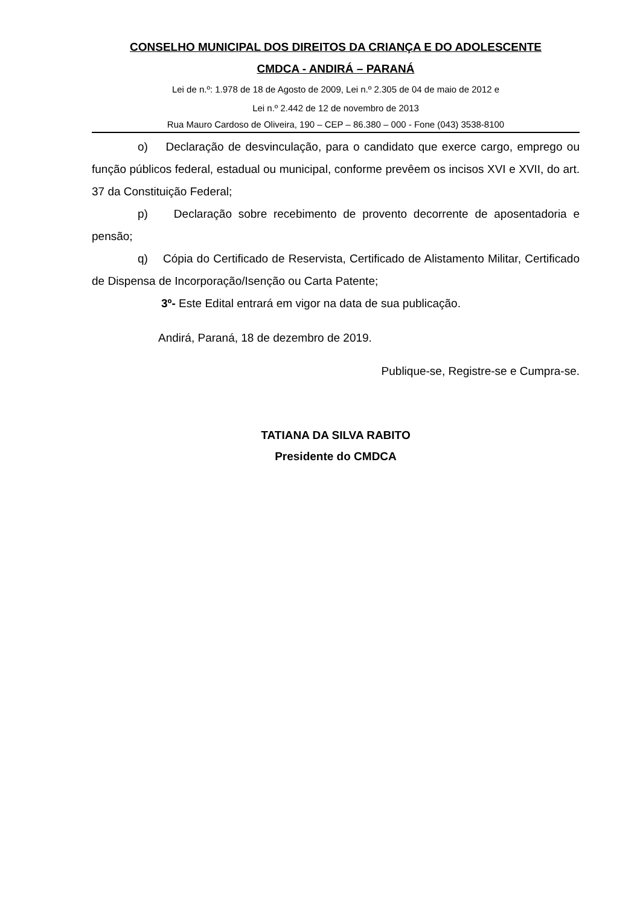CONSELHO MUNICIPAL DOS DIREITOS DA CRIANÇA E DO ADOLESCENTE
CMDCA - ANDIRÁ – PARANÁ
Lei de n.º: 1.978 de 18 de Agosto de 2009, Lei n.º 2.305 de 04 de maio de 2012 e
Lei n.º 2.442 de 12 de novembro de 2013
Rua Mauro Cardoso de Oliveira, 190 – CEP – 86.380 – 000 - Fone (043) 3538-8100
o) Declaração de desvinculação, para o candidato que exerce cargo, emprego ou função públicos federal, estadual ou municipal, conforme prevêem os incisos XVI e XVII, do art. 37 da Constituição Federal;
p) Declaração sobre recebimento de provento decorrente de aposentadoria e pensão;
q) Cópia do Certificado de Reservista, Certificado de Alistamento Militar, Certificado de Dispensa de Incorporação/Isenção ou Carta Patente;
3º- Este Edital entrará em vigor na data de sua publicação.
Andirá, Paraná, 18 de dezembro de 2019.
Publique-se, Registre-se e Cumpra-se.
TATIANA DA SILVA RABITO
Presidente do CMDCA